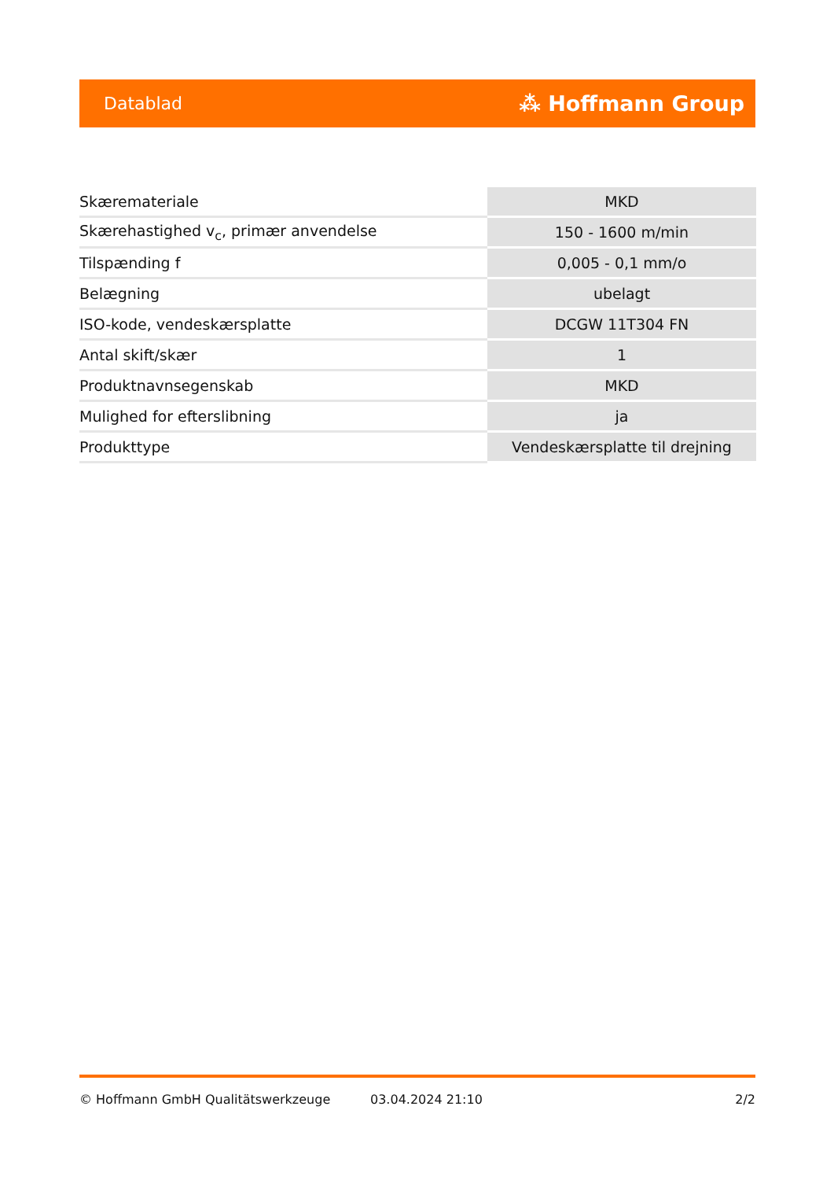Datablad ⁂ Hoffmann Group
| Skæremateriale | MKD |
| Skærehastighed v<sub>c</sub>, primær anvendelse | 150 - 1600 m/min |
| Tilspænding f | 0,005 - 0,1 mm/o |
| Belægning | ubelagt |
| ISO-kode, vendeskærsplatte | DCGW 11T304 FN |
| Antal skift/skær | 1 |
| Produktnavnsegenskab | MKD |
| Mulighed for efterslibning | ja |
| Produkttype | Vendeskærsplatte til drejning |
© Hoffmann GmbH Qualitätswerkzeuge 03.04.2024 21:10 2/2